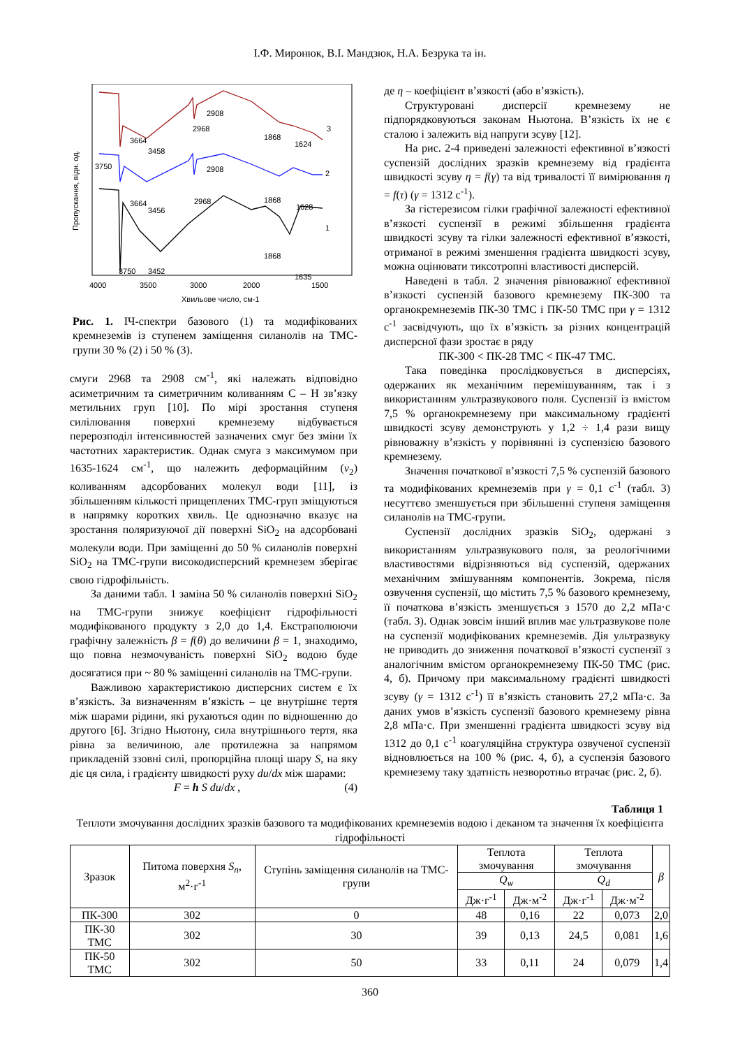І.Ф. Миронюк, В.І. Мандзюк, Н.А. Безрука та ін.
3664
3458
2968
2908
1868
1624
3
3750
3664
3456
2968
2908
1868
1628
2
1868
1635
1
3750
3452
4000
3500
3000
2000
1500
Хвильове число, см-1
Пропускання, відн. од.
Рис. 1. ІЧ-спектри базового (1) та модифікованих кремнеземів із ступенем заміщення силанолів на ТМС-групи 30 % (2) і 50 % (3).
смуги 2968 та 2908 см<sup>-1</sup>, які належать відповідно асиметричним та симетричним коливанням C – H зв’язку метильних груп [10]. По мірі зростання ступеня силілювання поверхні кремнезему відбувається перерозподіл інтенсивностей зазначених смуг без зміни їх частотних характеристик. Однак смуга з максимумом при 1635-1624 см<sup>-1</sup>, що належить деформаційним (ν<sub>2</sub>) коливанням адсорбованих молекул води [11], із збільшенням кількості прищеплених ТМС-груп зміщуються в напрямку коротких хвиль. Це однозначно вказує на зростання поляризуючої дії поверхні SiO<sub>2</sub> на адсорбовані молекули води. При заміщенні до 50 % силанолів поверхні SiO<sub>2</sub> на ТМС-групи високодисперсний кремнезем зберігає свою гідрофільність.
За даними табл. 1 заміна 50 % силанолів поверхні SiO<sub>2</sub> на ТМС-групи знижує коефіцієнт гідрофільності модифікованого продукту з 2,0 до 1,4. Екстраполюючи графічну залежність β = f(θ) до величини β = 1, знаходимо, що повна незмочуваність поверхні SiO<sub>2</sub> водою буде досягатися при ~ 80 % заміщенні силанолів на ТМС-групи.
Важливою характеристикою дисперсних систем є їх в’язкість. За визначенням в’язкість – це внутрішнє тертя між шарами рідини, які рухаються один по відношенню до другого [6]. Згідно Ньютону, сила внутрішнього тертя, яка рівна за величиною, але протилежна за напрямом прикладеній ззовні силі, пропорційна площі шару S, на яку діє ця сила, і градієнту швидкості руху du/dx між шарами:
F = h S du/dx , (4)
де η – коефіцієнт в’язкості (або в’язкість).
Структуровані дисперсії кремнезему не підпорядковуються законам Ньютона. В’язкість їх не є сталою і залежить від напруги зсуву [12].
На рис. 2-4 приведені залежності ефективної в’язкості суспензій дослідних зразків кремнезему від градієнта швидкості зсуву η = f(γ) та від тривалості її вимірювання η = f(τ) (γ = 1312 с<sup>-1</sup>).
За гістерезисом гілки графічної залежності ефективної в’язкості суспензії в режимі збільшення градієнта швидкості зсуву та гілки залежності ефективної в’язкості, отриманої в режимі зменшення градієнта швидкості зсуву, можна оцінювати тиксотропні властивості дисперсій.
Наведені в табл. 2 значення рівноважної ефективної в’язкості суспензій базового кремнезему ПК-300 та органокремнеземів ПК-30 ТМС і ПК-50 ТМС при γ = 1312 с<sup>-1</sup> засвідчують, що їх в’язкість за різних концентрацій дисперсної фази зростає в ряду
ПК-300 < ПК-28 ТМС < ПК-47 ТМС.
Така поведінка прослідковується в дисперсіях, одержаних як механічним перемішуванням, так і з використанням ультразвукового поля. Суспензії із вмістом 7,5 % органокремнезему при максимальному градієнті швидкості зсуву демонструють у 1,2 ÷ 1,4 рази вищу рівноважну в’язкість у порівнянні із суспензією базового кремнезему.
Значення початкової в’язкості 7,5 % суспензій базового та модифікованих кремнеземів при γ = 0,1 с<sup>-1</sup> (табл. 3) несуттєво зменшується при збільшенні ступеня заміщення силанолів на ТМС-групи.
Суспензії дослідних зразків SiO<sub>2</sub>, одержані з використанням ультразвукового поля, за реологічними властивостями відрізняються від суспензій, одержаних механічним змішуванням компонентів. Зокрема, після озвучення суспензії, що містить 7,5 % базового кремнезему, її початкова в’язкість зменшується з 1570 до 2,2 мПа·с (табл. 3). Однак зовсім інший вплив має ультразвукове поле на суспензії модифікованих кремнеземів. Дія ультразвуку не приводить до зниження початкової в’язкості суспензії з аналогічним вмістом органокремнезему ПК-50 ТМС (рис. 4, б). Причому при максимальному градієнті швидкості зсуву (γ = 1312 с<sup>-1</sup>) її в’язкість становить 27,2 мПа·с. За даних умов в’язкість суспензії базового кремнезему рівна 2,8 мПа·с. При зменшенні градієнта швидкості зсуву від 1312 до 0,1 с<sup>-1</sup> коагуляційна структура озвученої суспензії відновлюється на 100 % (рис. 4, б), а суспензія базового кремнезему таку здатність незворотньо втрачає (рис. 2, б).
Таблиця 1
Теплоти змочування дослідних зразків базового та модифікованих кремнеземів водою і деканом та значення їх коефіцієнта гідрофільності
| Зразок | Питома поверхня S<sub>n</sub> , м<sup>2</sup>·г<sup>-1</sup> | Ступінь заміщення силанолів на ТМС-групи | Теплота змочування | | Теплота змочування | | β |
| --- | --- | --- | --- | --- | --- | --- | --- |
| | | | Q<sub>w</sub> | | Q<sub>d</sub> | | |
| | | | Дж·г<sup>-1</sup> | Дж·м<sup>-2</sup> | Дж·г<sup>-1</sup> | Дж·м<sup>-2</sup> | |
| ПК-300 | 302 | 0 | 48 | 0,16 | 22 | 0,073 | 2,0 |
| ПК-30 ТМС | 302 | 30 | 39 | 0,13 | 24,5 | 0,081 | 1,6 |
| ПК-50 ТМС | 302 | 50 | 33 | 0,11 | 24 | 0,079 | 1,4 |
360